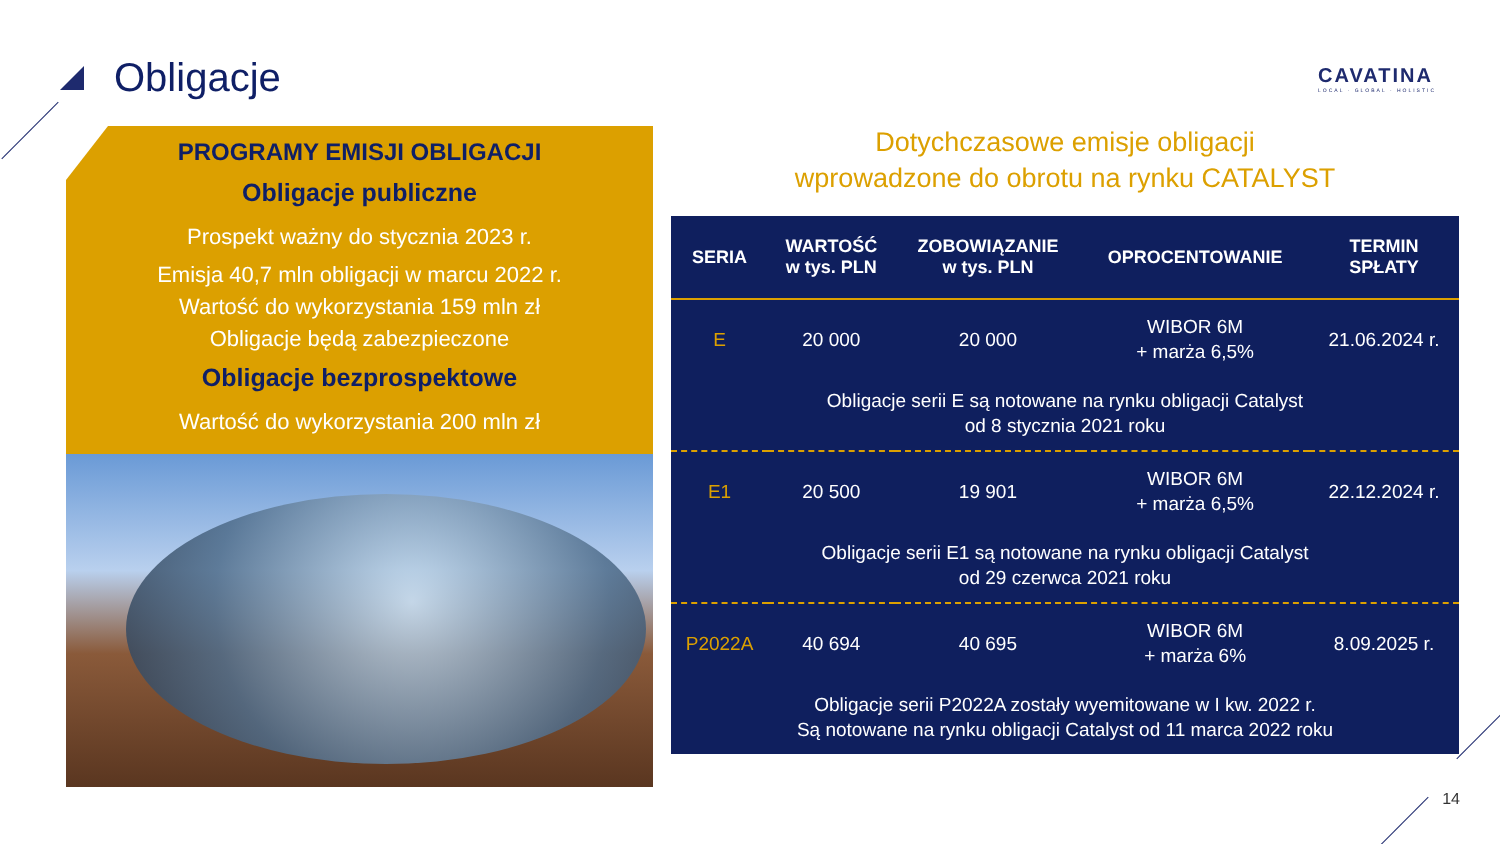Obligacje
CAVATINA
LOCAL · GLOBAL · HOLISTIC
PROGRAMY EMISJI OBLIGACJI
Obligacje publiczne
Prospekt ważny do stycznia 2023 r.
Emisja 40,7 mln obligacji w marcu 2022 r.
Wartość do wykorzystania 159 mln zł
Obligacje będą zabezpieczone
Obligacje bezprospektowe
Wartość do wykorzystania 200 mln zł
Dotychczasowe emisje obligacji
wprowadzone do obrotu na rynku CATALYST
| SERIA | WARTOŚĆ w tys. PLN | ZOBOWIĄZANIE w tys. PLN | OPROCENTOWANIE | TERMIN SPŁATY |
| --- | --- | --- | --- | --- |
| E | 20 000 | 20 000 | WIBOR 6M + marża 6,5% | 21.06.2024 r. |
| Obligacje serii E są notowane na rynku obligacji Catalyst od 8 stycznia 2021 roku | | | | |
| E1 | 20 500 | 19 901 | WIBOR 6M + marża 6,5% | 22.12.2024 r. |
| Obligacje serii E1 są notowane na rynku obligacji Catalyst od 29 czerwca 2021 roku | | | | |
| P2022A | 40 694 | 40 695 | WIBOR 6M + marża 6% | 8.09.2025 r. |
| Obligacje serii P2022A zostały wyemitowane w I kw. 2022 r. Są notowane na rynku obligacji Catalyst od 11 marca 2022 roku | | | | |
14